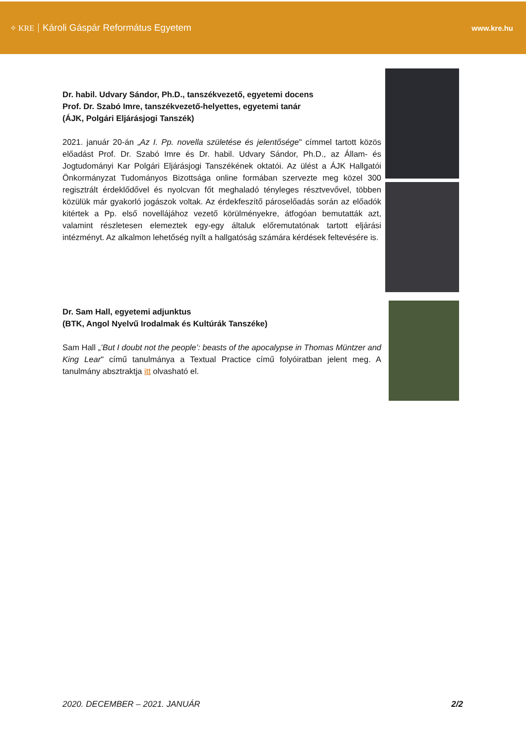✧ KRE Károli Gáspár Református Egyetem
www.kre.hu
Dr. habil. Udvary Sándor, Ph.D., tanszékvezető, egyetemi docens
Prof. Dr. Szabó Imre, tanszékvezető-helyettes, egyetemi tanár
(ÁJK, Polgári Eljárásjogi Tanszék)
2021. január 20-án „Az I. Pp. novella születése és jelentősége" címmel tartott közös előadást Prof. Dr. Szabó Imre és Dr. habil. Udvary Sándor, Ph.D., az Állam- és Jogtudományi Kar Polgári Eljárásjogi Tanszékének oktatói. Az ülést a ÁJK Hallgatói Önkormányzat Tudományos Bizottsága online formában szervezte meg közel 300 regisztrált érdeklődővel és nyolcvan főt meghaladó tényleges résztvevővel, többen közülük már gyakorló jogászok voltak. Az érdekfeszítő páros­előadás során az előadók kitértek a Pp. első novellájához vezető körülményekre, átfogóan bemutatták azt, valamint részletesen elemeztek egy-egy általuk előremutatónak tartott eljárási intézményt. Az alkalmon lehetőség nyílt a hallgatóság számára kérdések feltevésére is.
Dr. Sam Hall, egyetemi adjunktus
(BTK, Angol Nyelvű Irodalmak és Kultúrák Tanszéke)
Sam Hall „’But I doubt not the people’: beasts of the apocalypse in Thomas Müntzer and King Lear" című tanulmánya a Textual Practice című folyóiratban jelent meg. A tanulmány absztraktja itt olvasható el.
2020. DECEMBER – 2021. JANUÁR 2/2